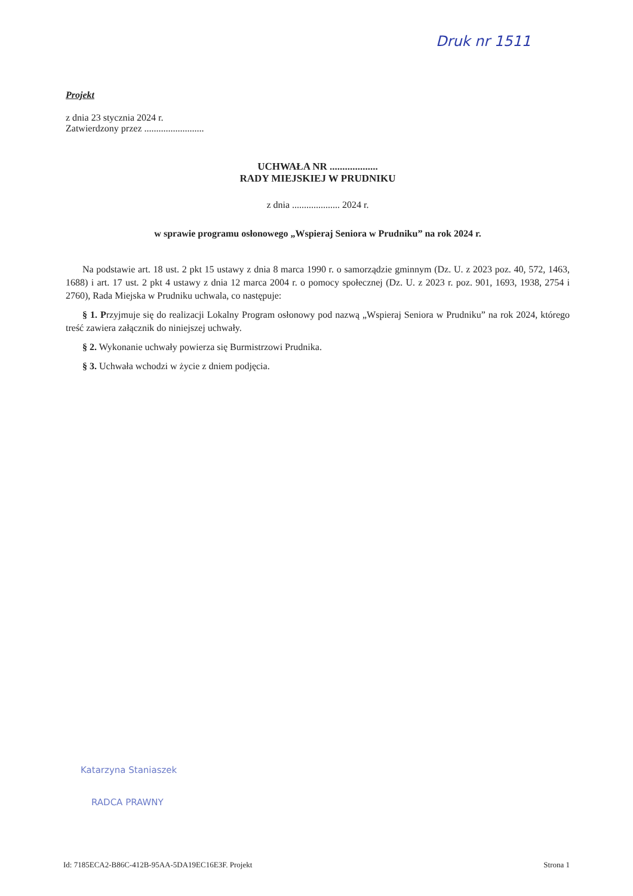Druk nr 1511
Projekt
z dnia 23 stycznia 2024 r.
Zatwierdzony przez .........................
UCHWAŁA NR ...................
RADY MIEJSKIEJ W PRUDNIKU
z dnia .................... 2024 r.
w sprawie programu osłonowego „Wspieraj Seniora w Prudniku” na rok 2024 r.
Na podstawie art. 18 ust. 2 pkt 15 ustawy z dnia 8 marca 1990 r. o samorządzie gminnym (Dz. U. z 2023 poz. 40, 572, 1463, 1688) i art. 17 ust. 2 pkt 4 ustawy z dnia 12 marca 2004 r. o pomocy społecznej (Dz. U. z 2023 r. poz. 901, 1693, 1938, 2754 i 2760), Rada Miejska w Prudniku uchwala, co następuje:
§ 1. Przyjmuje się do realizacji Lokalny Program osłonowy pod nazwą „Wspieraj Seniora w Prudniku” na rok 2024, którego treść zawiera załącznik do niniejszej uchwały.
§ 2. Wykonanie uchwały powierza się Burmistrzowi Prudnika.
§ 3. Uchwała wchodzi w życie z dniem podjęcia.
Katarzyna Staniaszek
RADCA PRAWNY
Id: 7185ECA2-B86C-412B-95AA-5DA19EC16E3F. Projekt Strona 1